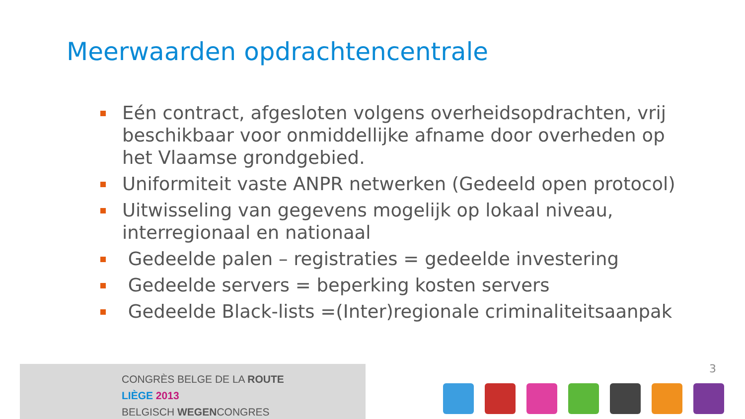Meerwaarden opdrachtencentrale
Eén contract, afgesloten volgens overheidsopdrachten, vrij beschikbaar voor onmiddellijke afname door overheden op het Vlaamse grondgebied.
Uniformiteit vaste ANPR netwerken (Gedeeld open protocol)
Uitwisseling van gegevens mogelijk op lokaal niveau, interregionaal en nationaal
Gedeelde palen – registraties = gedeelde investering
Gedeelde servers = beperking kosten servers
Gedeelde Black-lists =(Inter)regionale criminaliteitsaanpak
CONGRÈS BELGE DE LA ROUTE
LIÈGE 2013
BELGISCH WEGENCONGRES
3